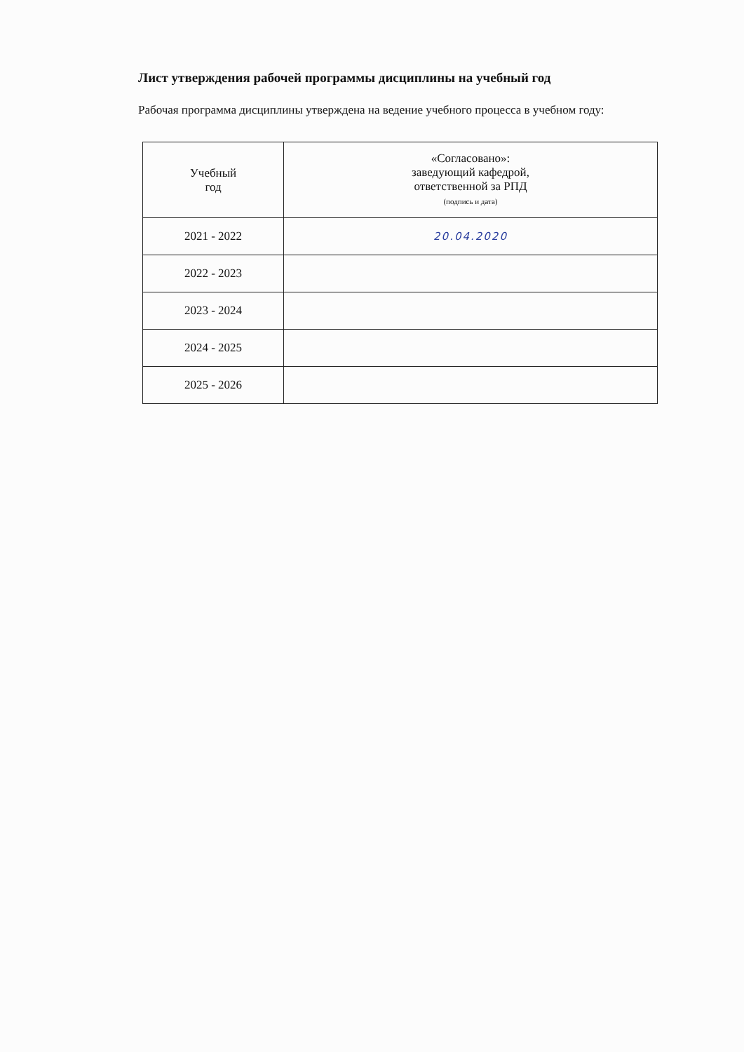Лист утверждения рабочей программы дисциплины на учебный год
Рабочая программа дисциплины утверждена на ведение учебного процесса в учебном году:
| Учебный год | «Согласовано»: заведующий кафедрой, ответственной за РПД (подпись и дата) |
| 2021 - 2022 | 20.04.2020 |
| 2022 - 2023 | |
| 2023 - 2024 | |
| 2024 - 2025 | |
| 2025 - 2026 | |